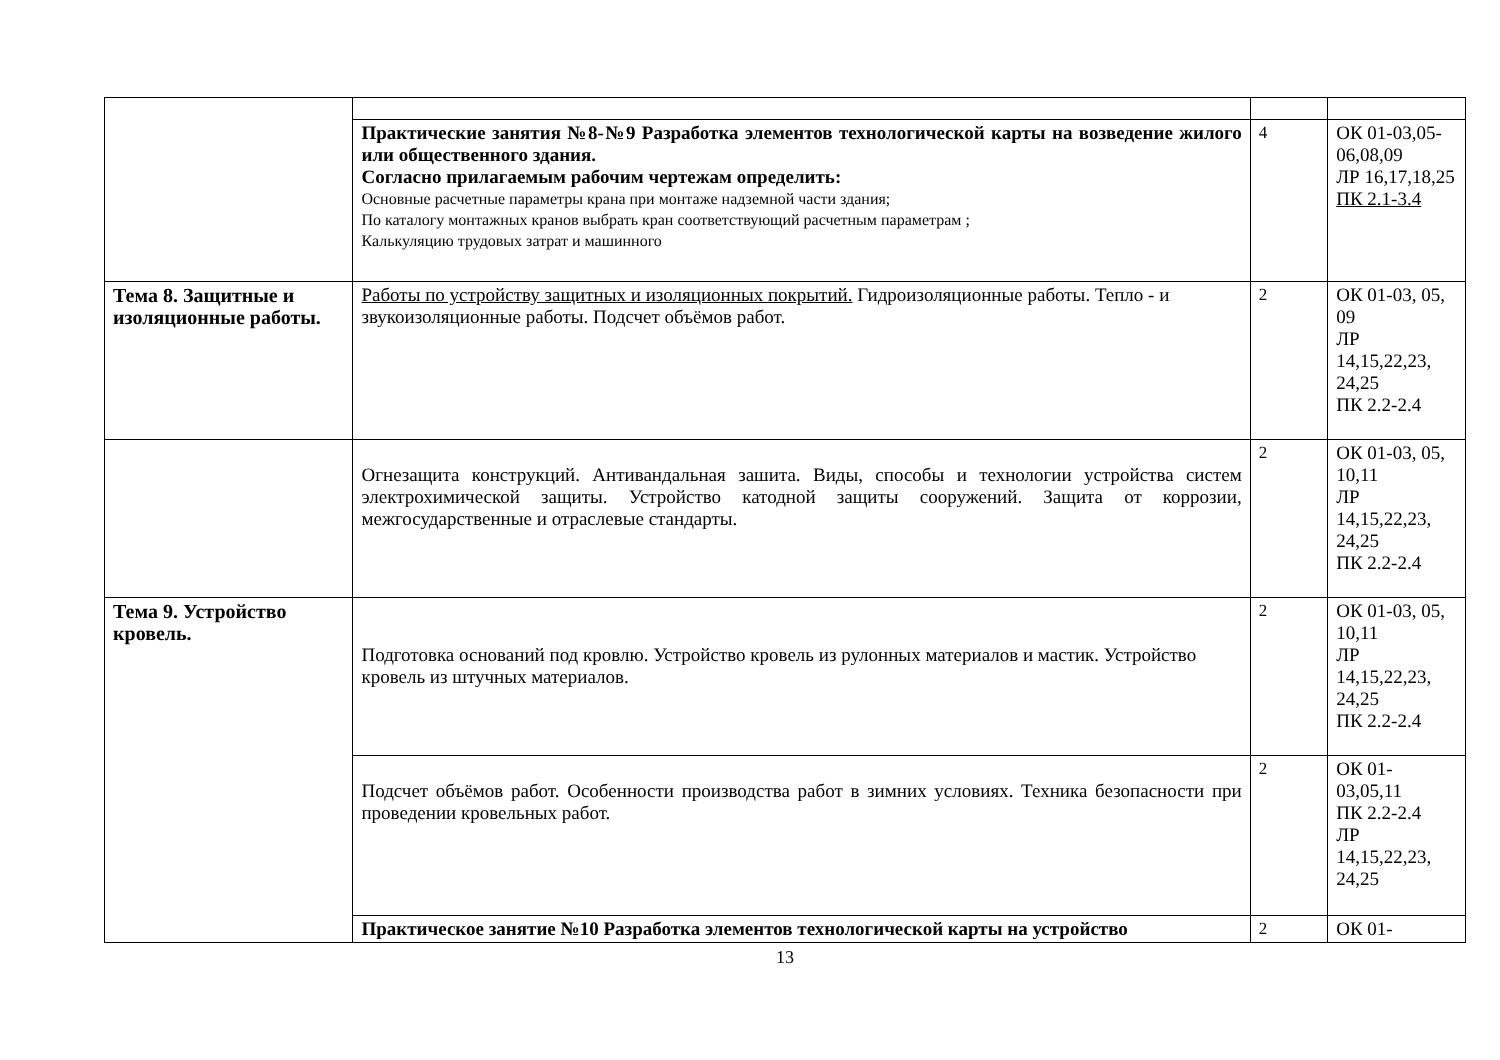| | Практические занятия №8-№9 Разработка элементов технологической карты на возведение жилого или общественного здания. Согласно прилагаемым рабочим чертежам определить: Основные расчетные параметры крана при монтаже надземной части здания; По каталогу монтажных кранов выбрать кран соответствующий расчетным параметрам ; Калькуляцию трудовых затрат и машинного | 4 | ОК 01-03,05-06,08,09 ЛР 16,17,18,25 ПК 2.1-3.4 |
| Тема 8. Защитные и изоляционные работы. | Работы по устройству защитных и изоляционных покрытий. Гидроизоляционные работы. Тепло - и звукоизоляционные работы. Подсчет объёмов работ. | 2 | ОК 01-03, 05, 09 ЛР 14,15,22,23, 24,25 ПК 2.2-2.4 |
| | Огнезащита конструкций. Антивандальная зашита. Виды, способы и технологии устройства систем электрохимической защиты. Устройство катодной защиты сооружений. Защита от коррозии, межгосударственные и отраслевые стандарты. | 2 | ОК 01-03, 05, 10,11 ЛР 14,15,22,23, 24,25 ПК 2.2-2.4 |
| Тема 9. Устройство кровель. | Подготовка оснований под кровлю. Устройство кровель из рулонных материалов и мастик. Устройство кровель из штучных материалов. | 2 | ОК 01-03, 05, 10,11 ЛР 14,15,22,23, 24,25 ПК 2.2-2.4 |
| | Подсчет объёмов работ. Особенности производства работ в зимних условиях. Техника безопасности при проведении кровельных работ. | 2 | ОК 01-03,05,11 ПК 2.2-2.4 ЛР 14,15,22,23, 24,25 |
| | Практическое занятие №10 Разработка элементов технологической карты на устройство | 2 | ОК 01- |
13